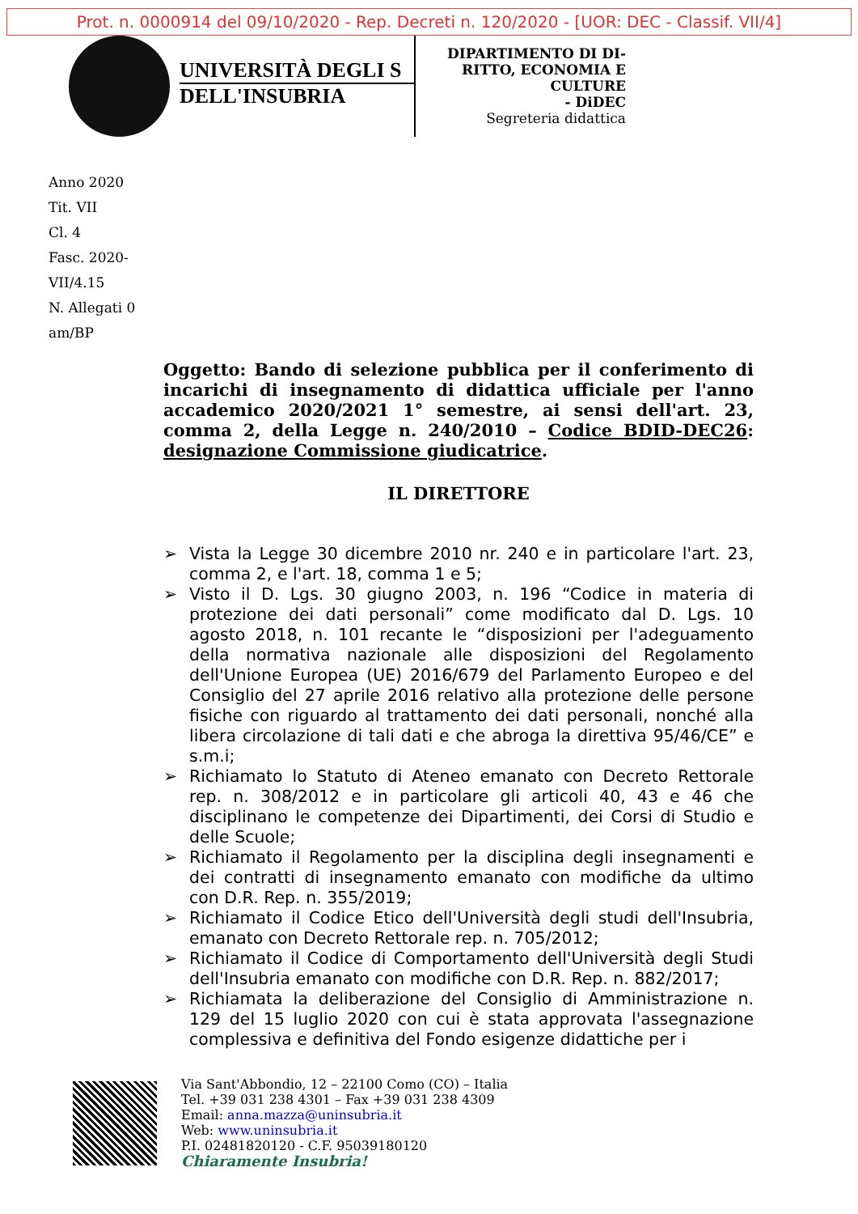Prot. n. 0000914 del 09/10/2020 - Rep. Decreti n. 120/2020 - [UOR: DEC - Classif. VII/4]
UNIVERSITÀ DEGLI S
DELL'INSUBRIA
DIPARTIMENTO DI DI-
RITTO, ECONOMIA E
CULTURE
- DiDEC
Segreteria didattica
Anno 2020
Tit. VII
Cl. 4
Fasc. 2020-
VII/4.15
N. Allegati 0
am/BP
Oggetto: Bando di selezione pubblica per il conferimento di incarichi di insegnamento di didattica ufficiale per l'anno accademico 2020/2021 1° semestre, ai sensi dell'art. 23, comma 2, della Legge n. 240/2010 – Codice BDID-DEC26: designazione Commissione giudicatrice.
IL DIRETTORE
➢ Vista la Legge 30 dicembre 2010 nr. 240 e in particolare l'art. 23, comma 2, e l'art. 18, comma 1 e 5;
➢ Visto il D. Lgs. 30 giugno 2003, n. 196 “Codice in materia di protezione dei dati personali” come modificato dal D. Lgs. 10 agosto 2018, n. 101 recante le “disposizioni per l'adeguamento della normativa nazionale alle disposizioni del Regolamento dell'Unione Europea (UE) 2016/679 del Parlamento Europeo e del Consiglio del 27 aprile 2016 relativo alla protezione delle persone fisiche con riguardo al trattamento dei dati personali, nonché alla libera circolazione di tali dati e che abroga la direttiva 95/46/CE” e s.m.i;
➢ Richiamato lo Statuto di Ateneo emanato con Decreto Rettorale rep. n. 308/2012 e in particolare gli articoli 40, 43 e 46 che disciplinano le competenze dei Dipartimenti, dei Corsi di Studio e delle Scuole;
➢ Richiamato il Regolamento per la disciplina degli insegnamenti e dei contratti di insegnamento emanato con modifiche da ultimo con D.R. Rep. n. 355/2019;
➢ Richiamato il Codice Etico dell'Università degli studi dell'Insubria, emanato con Decreto Rettorale rep. n. 705/2012;
➢ Richiamato il Codice di Comportamento dell'Università degli Studi dell'Insubria emanato con modifiche con D.R. Rep. n. 882/2017;
➢ Richiamata la deliberazione del Consiglio di Amministrazione n. 129 del 15 luglio 2020 con cui è stata approvata l'assegnazione complessiva e definitiva del Fondo esigenze didattiche per i
Via Sant'Abbondio, 12 – 22100 Como (CO) – Italia
Tel. +39 031 238 4301 – Fax +39 031 238 4309
Email: anna.mazza@uninsubria.it
Web: www.uninsubria.it
P.I. 02481820120 - C.F. 95039180120
Chiaramente Insubria!